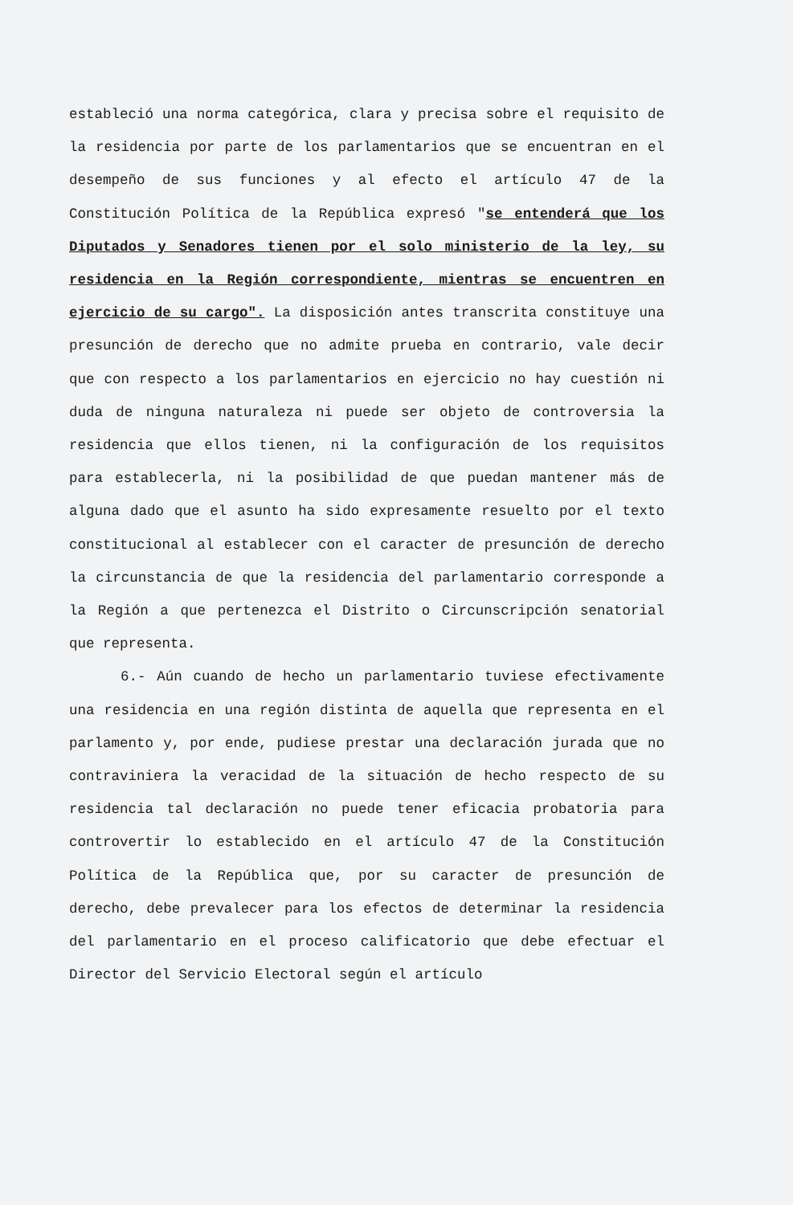estableció una norma categórica, clara y precisa sobre el requisito de la residencia por parte de los parlamentarios que se encuentran en el desempeño de sus funciones y al efecto el artículo 47 de la Constitución Política de la República expresó "se entenderá que los Diputados y Senadores tienen por el solo ministerio de la ley, su residencia en la Región correspondiente, mientras se encuentren en ejercicio de su cargo". La disposición antes transcrita constituye una presunción de derecho que no admite prueba en contrario, vale decir que con respecto a los parlamentarios en ejercicio no hay cuestión ni duda de ninguna naturaleza ni puede ser objeto de controversia la residencia que ellos tienen, ni la configuración de los requisitos para establecerla, ni la posibilidad de que puedan mantener más de alguna dado que el asunto ha sido expresamente resuelto por el texto constitucional al establecer con el caracter de presunción de derecho la circunstancia de que la residencia del parlamentario corresponde a la Región a que pertenezca el Distrito o Circunscripción senatorial que representa.
6.- Aún cuando de hecho un parlamentario tuviese efectivamente una residencia en una región distinta de aquella que representa en el parlamento y, por ende, pudiese prestar una declaración jurada que no contraviniera la veracidad de la situación de hecho respecto de su residencia tal declaración no puede tener eficacia probatoria para controvertir lo establecido en el artículo 47 de la Constitución Política de la República que, por su caracter de presunción de derecho, debe prevalecer para los efectos de determinar la residencia del parlamentario en el proceso calificatorio que debe efectuar el Director del Servicio Electoral según el artículo